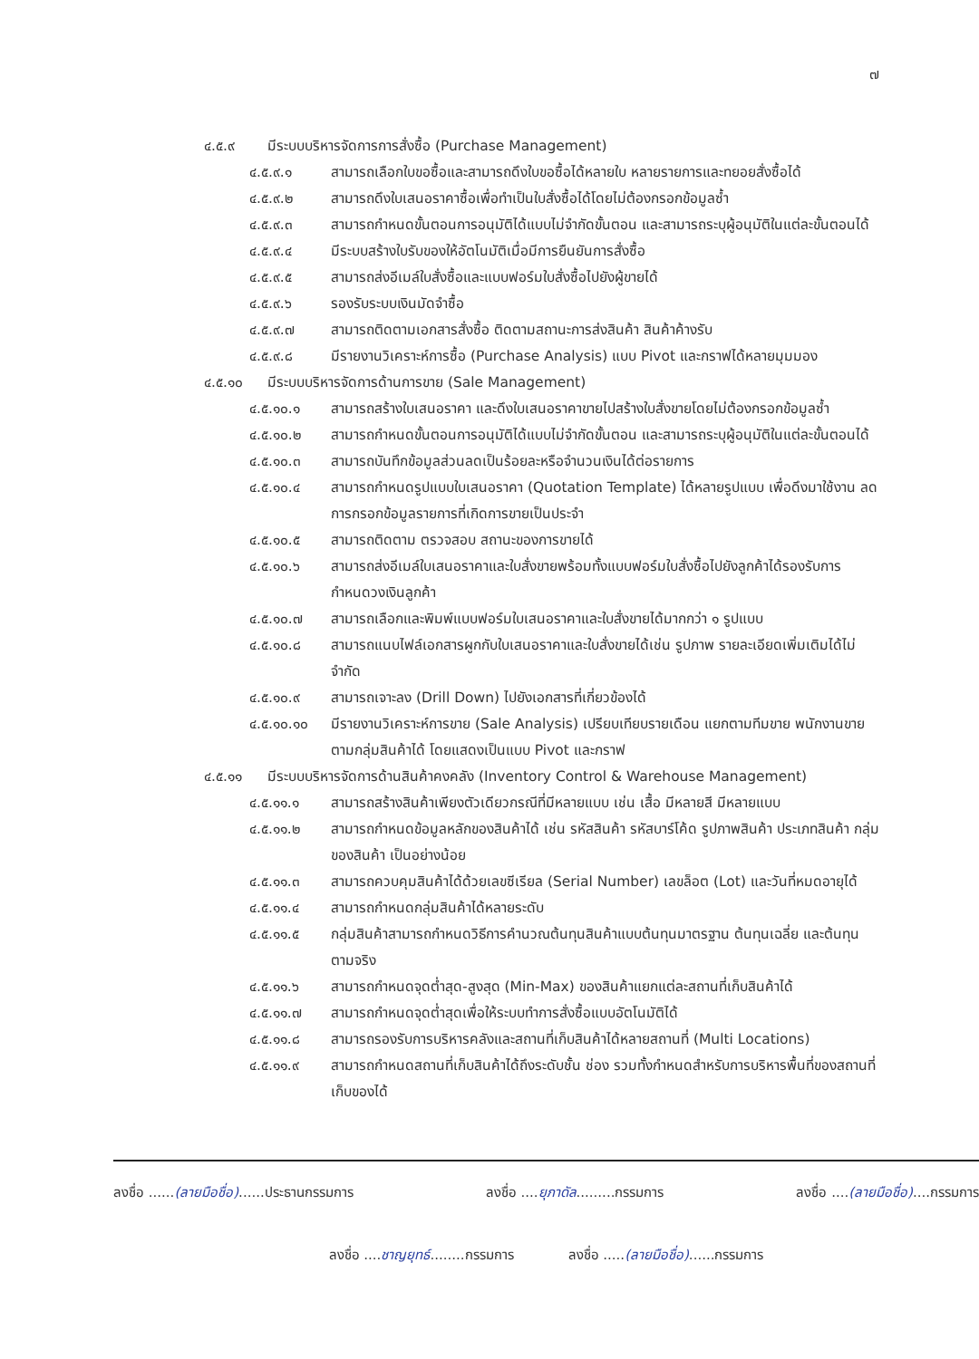๗
๔.๕.๙ มีระบบบริหารจัดการการสั่งซื้อ (Purchase Management)
๔.๕.๙.๑ สามารถเลือกใบขอซื้อและสามารถดึงใบขอซื้อได้หลายใบ หลายรายการและทยอยสั่งซื้อได้
๔.๕.๙.๒ สามารถดึงใบเสนอราคาซื้อเพื่อทำเป็นใบสั่งซื้อได้โดยไม่ต้องกรอกข้อมูลซ้ำ
๔.๕.๙.๓ สามารถกำหนดขั้นตอนการอนุมัติได้แบบไม่จำกัดขั้นตอน และสามารถระบุผู้อนุมัติในแต่ละขั้นตอนได้
๔.๕.๙.๔ มีระบบสร้างใบรับของให้อัตโนมัติเมื่อมีการยืนยันการสั่งซื้อ
๔.๕.๙.๕ สามารถส่งอีเมล์ใบสั่งซื้อและแบบฟอร์มใบสั่งซื้อไปยังผู้ขายได้
๔.๕.๙.๖ รองรับระบบเงินมัดจำซื้อ
๔.๕.๙.๗ สามารถติดตามเอกสารสั่งซื้อ ติดตามสถานะการส่งสินค้า สินค้าค้างรับ
๔.๕.๙.๘ มีรายงานวิเคราะห์การซื้อ (Purchase Analysis) แบบ Pivot และกราฟได้หลายมุมมอง
๔.๕.๑๐ มีระบบบริหารจัดการด้านการขาย (Sale Management)
๔.๕.๑๐.๑ สามารถสร้างใบเสนอราคา และดึงใบเสนอราคาขายไปสร้างใบสั่งขายโดยไม่ต้องกรอกข้อมูลซ้ำ
๔.๕.๑๐.๒ สามารถกำหนดขั้นตอนการอนุมัติได้แบบไม่จำกัดขั้นตอน และสามารถระบุผู้อนุมัติในแต่ละขั้นตอนได้
๔.๕.๑๐.๓ สามารถบันทึกข้อมูลส่วนลดเป็นร้อยละหรือจำนวนเงินได้ต่อรายการ
๔.๕.๑๐.๔ สามารถกำหนดรูปแบบใบเสนอราคา (Quotation Template) ได้หลายรูปแบบ เพื่อดึงมาใช้งาน ลดการกรอกข้อมูลรายการที่เกิดการขายเป็นประจำ
๔.๕.๑๐.๕ สามารถติดตาม ตรวจสอบ สถานะของการขายได้
๔.๕.๑๐.๖ สามารถส่งอีเมล์ใบเสนอราคาและใบสั่งขายพร้อมทั้งแบบฟอร์มใบสั่งซื้อไปยังลูกค้าได้รองรับการกำหนดวงเงินลูกค้า
๔.๕.๑๐.๗ สามารถเลือกและพิมพ์แบบฟอร์มใบเสนอราคาและใบสั่งขายได้มากกว่า ๑ รูปแบบ
๔.๕.๑๐.๘ สามารถแนบไฟล์เอกสารผูกกับใบเสนอราคาและใบสั่งขายได้เช่น รูปภาพ รายละเอียดเพิ่มเติมได้ไม่จำกัด
๔.๕.๑๐.๙ สามารถเจาะลง (Drill Down) ไปยังเอกสารที่เกี่ยวข้องได้
๔.๕.๑๐.๑๐ มีรายงานวิเคราะห์การขาย (Sale Analysis) เปรียบเทียบรายเดือน แยกตามทีมขาย พนักงานขาย ตามกลุ่มสินค้าได้ โดยแสดงเป็นแบบ Pivot และกราฟ
๔.๕.๑๑ มีระบบบริหารจัดการด้านสินค้าคงคลัง (Inventory Control & Warehouse Management)
๔.๕.๑๑.๑ สามารถสร้างสินค้าเพียงตัวเดียวกรณีที่มีหลายแบบ เช่น เสื้อ มีหลายสี มีหลายแบบ
๔.๕.๑๑.๒ สามารถกำหนดข้อมูลหลักของสินค้าได้ เช่น รหัสสินค้า รหัสบาร์โค้ด รูปภาพสินค้า ประเภทสินค้า กลุ่มของสินค้า เป็นอย่างน้อย
๔.๕.๑๑.๓ สามารถควบคุมสินค้าได้ด้วยเลขซีเรียล (Serial Number) เลขล็อต (Lot) และวันที่หมดอายุได้
๔.๕.๑๑.๔ สามารถกำหนดกลุ่มสินค้าได้หลายระดับ
๔.๕.๑๑.๕ กลุ่มสินค้าสามารถกำหนดวิธีการคำนวณต้นทุนสินค้าแบบต้นทุนมาตรฐาน ต้นทุนเฉลี่ย และต้นทุนตามจริง
๔.๕.๑๑.๖ สามารถกำหนดจุดต่ำสุด-สูงสุด (Min-Max) ของสินค้าแยกแต่ละสถานที่เก็บสินค้าได้
๔.๕.๑๑.๗ สามารถกำหนดจุดต่ำสุดเพื่อให้ระบบทำการสั่งซื้อแบบอัตโนมัติได้
๔.๕.๑๑.๘ สามารถรองรับการบริหารคลังและสถานที่เก็บสินค้าได้หลายสถานที่ (Multi Locations)
๔.๕.๑๑.๙ สามารถกำหนดสถานที่เก็บสินค้าได้ถึงระดับชั้น ช่อง รวมทั้งกำหนดสำหรับการบริหารพื้นที่ของสถานที่เก็บของได้
ลงชื่อ ......(ลายมือชื่อ)......ประธานกรรมการ ลงชื่อ ....ยุภาดัล.........กรรมการ ลงชื่อ ....(ลายมือชื่อ)....กรรมการ
ลงชื่อ ....ชาญยุทธ์........กรรมการ ลงชื่อ .....(ลายมือชื่อ)......กรรมการ